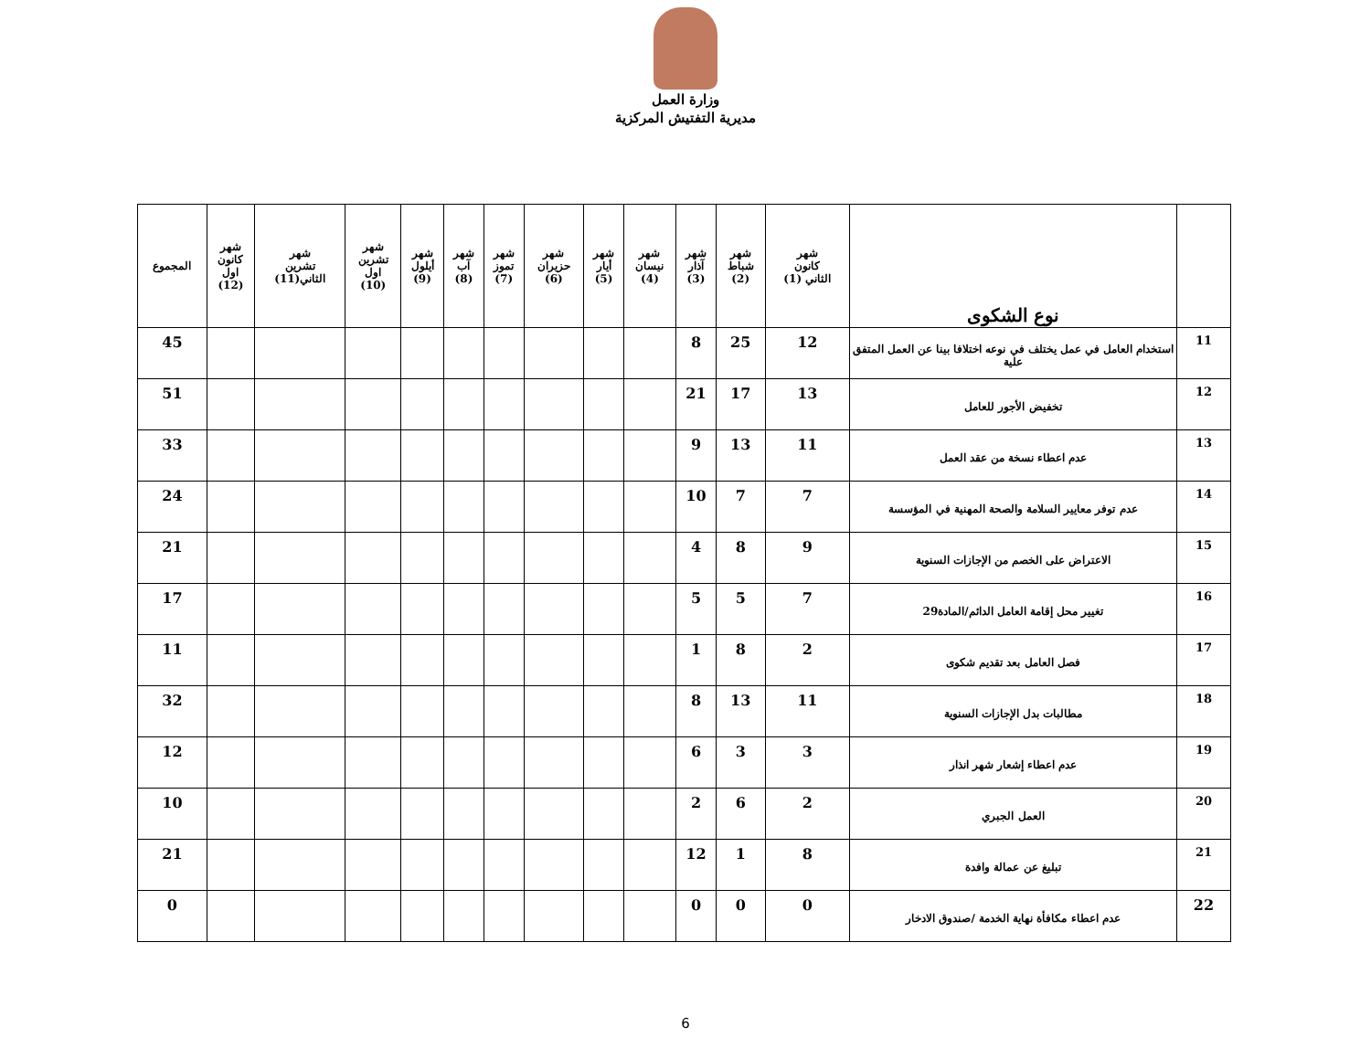وزارة العمل
مديرية التفتيش المركزية
| | نوع الشكوى | شهر كانون الثاني (1) | شهر شباط (2) | شهر آذار (3) | شهر نيسان (4) | شهر أيار (5) | شهر حزيران (6) | شهر تموز (7) | شهر آب (8) | شهر أيلول (9) | شهر تشرين اول (10) | شهر تشرين الثاني(11) | شهر كانون اول (12) | المجموع |
| --- | --- | --- | --- | --- | --- | --- | --- | --- | --- | --- | --- | --- | --- | --- |
| 11 | استخدام العامل في عمل يختلف في نوعه اختلافا بينا عن العمل المتفق علية | 12 | 25 | 8 | | | | | | | | | | 45 |
| 12 | تخفيض الأجور للعامل | 13 | 17 | 21 | | | | | | | | | | 51 |
| 13 | عدم اعطاء نسخة من عقد العمل | 11 | 13 | 9 | | | | | | | | | | 33 |
| 14 | عدم توفر معايير السلامة والصحة المهنية في المؤسسة | 7 | 7 | 10 | | | | | | | | | | 24 |
| 15 | الاعتراض على الخصم من الإجازات السنوية | 9 | 8 | 4 | | | | | | | | | | 21 |
| 16 | تغيير محل إقامة العامل الدائم/المادة29 | 7 | 5 | 5 | | | | | | | | | | 17 |
| 17 | فصل العامل بعد تقديم شكوى | 2 | 8 | 1 | | | | | | | | | | 11 |
| 18 | مطالبات بدل الإجازات السنوية | 11 | 13 | 8 | | | | | | | | | | 32 |
| 19 | عدم اعطاء إشعار شهر انذار | 3 | 3 | 6 | | | | | | | | | | 12 |
| 20 | العمل الجبري | 2 | 6 | 2 | | | | | | | | | | 10 |
| 21 | تبليغ عن عمالة وافدة | 8 | 1 | 12 | | | | | | | | | | 21 |
| 22 | عدم اعطاء مكافأة نهاية الخدمة /صندوق الادخار | 0 | 0 | 0 | | | | | | | | | | 0 |
6